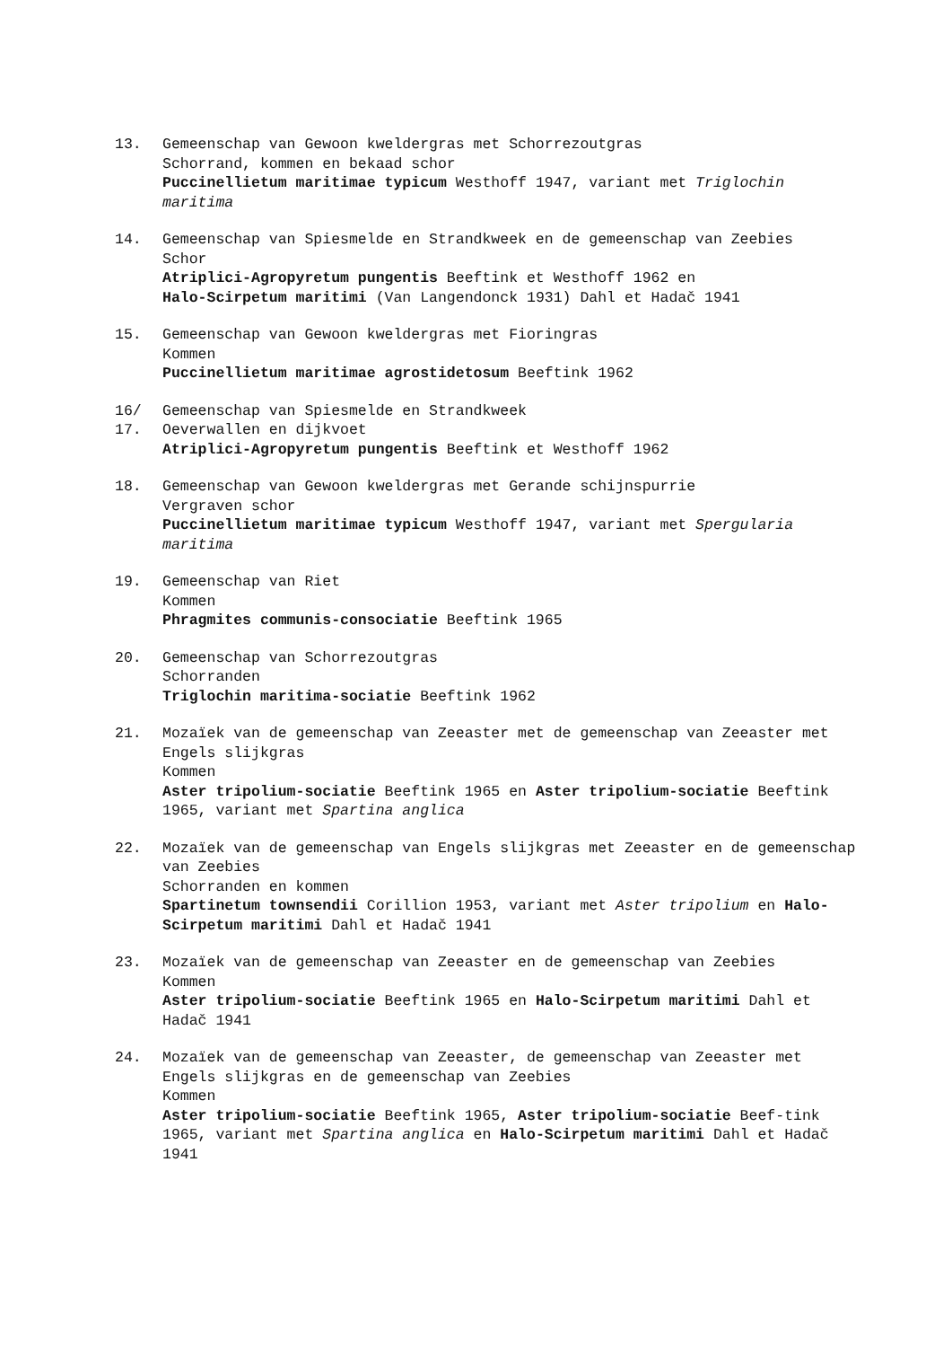13. Gemeenschap van Gewoon kweldergras met Schorrezoutgras
Schorrand, kommen en bekaad schor
Puccinellietum maritimae typicum Westhoff 1947, variant met Triglochin maritima
14. Gemeenschap van Spiesmelde en Strandkweek en de gemeenschap van Zeebies
Schor
Atriplici-Agropyretum pungentis Beeftink et Westhoff 1962 en
Halo-Scirpetum maritimi (Van Langendonck 1931) Dahl et Hadač 1941
15. Gemeenschap van Gewoon kweldergras met Fioringras
Kommen
Puccinellietum maritimae agrostidetosum Beeftink 1962
16/
17.
Gemeenschap van Spiesmelde en Strandkweek
Oeverwallen en dijkvoet
Atriplici-Agropyretum pungentis Beeftink et Westhoff 1962
18. Gemeenschap van Gewoon kweldergras met Gerande schijnspurrie
Vergraven schor
Puccinellietum maritimae typicum Westhoff 1947, variant met Spergularia maritima
19. Gemeenschap van Riet
Kommen
Phragmites communis-consociatie Beeftink 1965
20. Gemeenschap van Schorrezoutgras
Schorranden
Triglochin maritima-sociatie Beeftink 1962
21. Mozaïek van de gemeenschap van Zeeaster met de gemeenschap van Zeeaster met Engels slijkgras
Kommen
Aster tripolium-sociatie Beeftink 1965 en Aster tripolium-sociatie Beeftink 1965, variant met Spartina anglica
22. Mozaïek van de gemeenschap van Engels slijkgras met Zeeaster en de gemeenschap van Zeebies
Schorranden en kommen
Spartinetum townsendii Corillion 1953, variant met Aster tripolium en Halo-Scirpetum maritimi Dahl et Hadač 1941
23. Mozaïek van de gemeenschap van Zeeaster en de gemeenschap van Zeebies
Kommen
Aster tripolium-sociatie Beeftink 1965 en Halo-Scirpetum maritimi Dahl et Hadač 1941
24. Mozaïek van de gemeenschap van Zeeaster, de gemeenschap van Zeeaster met Engels slijkgras en de gemeenschap van Zeebies
Kommen
Aster tripolium-sociatie Beeftink 1965, Aster tripolium-sociatie Beef-tink 1965, variant met Spartina anglica en Halo-Scirpetum maritimi Dahl et Hadač 1941